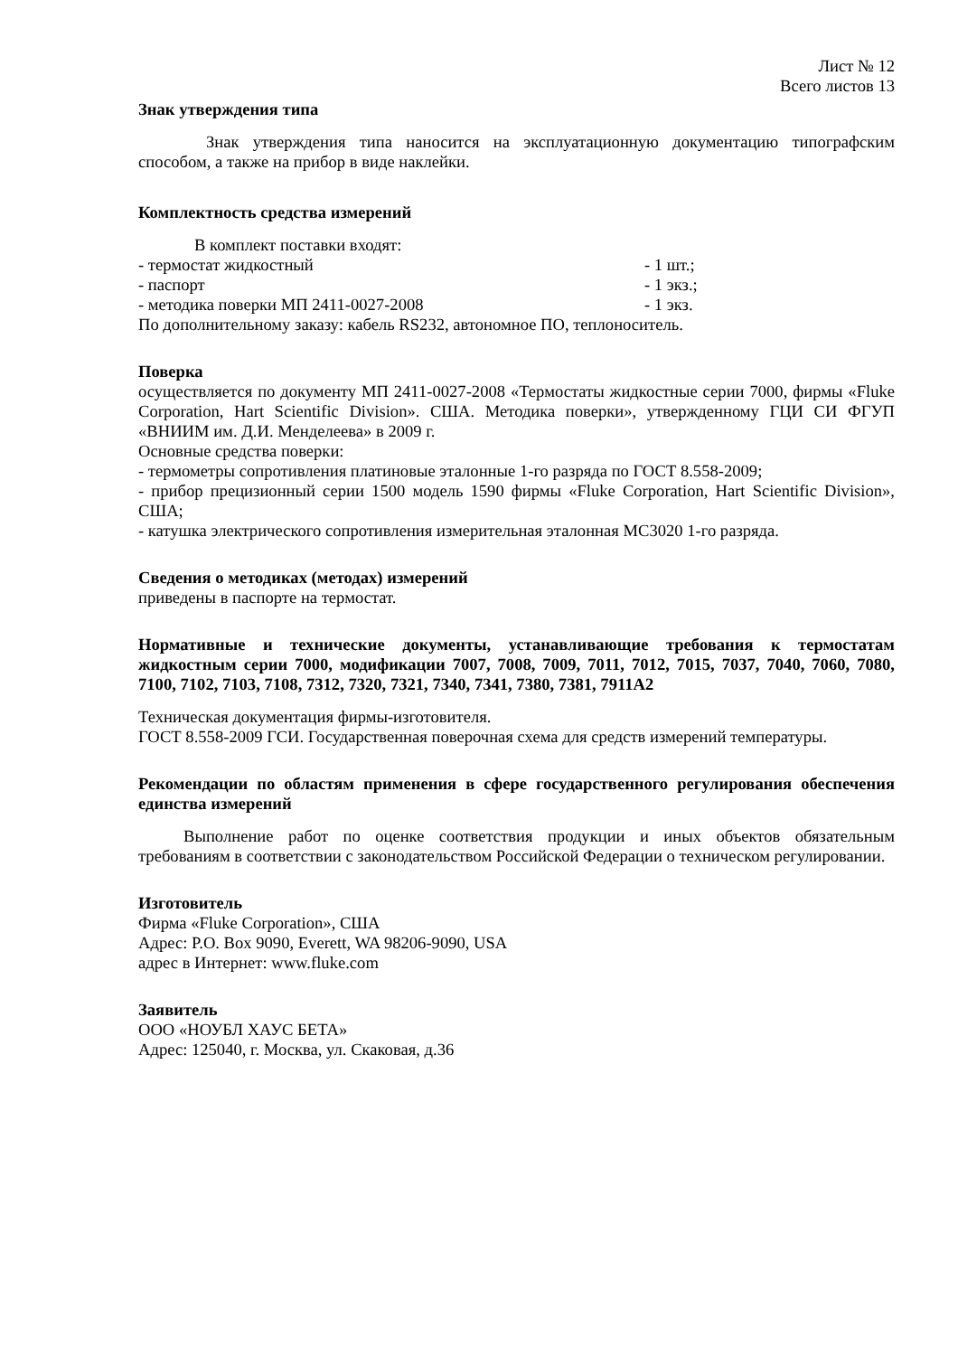Лист № 12
Всего листов 13
Знак утверждения типа
Знак утверждения типа наносится на эксплуатационную документацию типографским способом, а также на прибор в виде наклейки.
Комплектность средства измерений
В комплект поставки входят:
- термостат жидкостный - 1 шт.;
- паспорт - 1 экз.;
- методика поверки МП 2411-0027-2008 - 1 экз.
По дополнительному заказу: кабель RS232, автономное ПО, теплоноситель.
Поверка
осуществляется по документу МП 2411-0027-2008 «Термостаты жидкостные серии 7000, фирмы «Fluke Corporation, Hart Scientific Division». США. Методика поверки», утвержденному ГЦИ СИ ФГУП «ВНИИМ им. Д.И. Менделеева» в 2009 г.
Основные средства поверки:
- термометры сопротивления платиновые эталонные 1-го разряда по ГОСТ 8.558-2009;
- прибор прецизионный серии 1500 модель 1590 фирмы «Fluke Corporation, Hart Scientific Division», США;
- катушка электрического сопротивления измерительная эталонная MC3020 1-го разряда.
Сведения о методиках (методах) измерений
приведены в паспорте на термостат.
Нормативные и технические документы, устанавливающие требования к термостатам жидкостным серии 7000, модификации 7007, 7008, 7009, 7011, 7012, 7015, 7037, 7040, 7060, 7080, 7100, 7102, 7103, 7108, 7312, 7320, 7321, 7340, 7341, 7380, 7381, 7911A2
Техническая документация фирмы-изготовителя.
ГОСТ 8.558-2009 ГСИ. Государственная поверочная схема для средств измерений температуры.
Рекомендации по областям применения в сфере государственного регулирования обеспечения единства измерений
Выполнение работ по оценке соответствия продукции и иных объектов обязательным требованиям в соответствии с законодательством Российской Федерации о техническом регулировании.
Изготовитель
Фирма «Fluke Corporation», США
Адрес: P.O. Box 9090, Everett, WA 98206-9090, USA
адрес в Интернет: www.fluke.com
Заявитель
ООО «НОУБЛ ХАУС БЕТА»
Адрес: 125040, г. Москва, ул. Скаковая, д.36